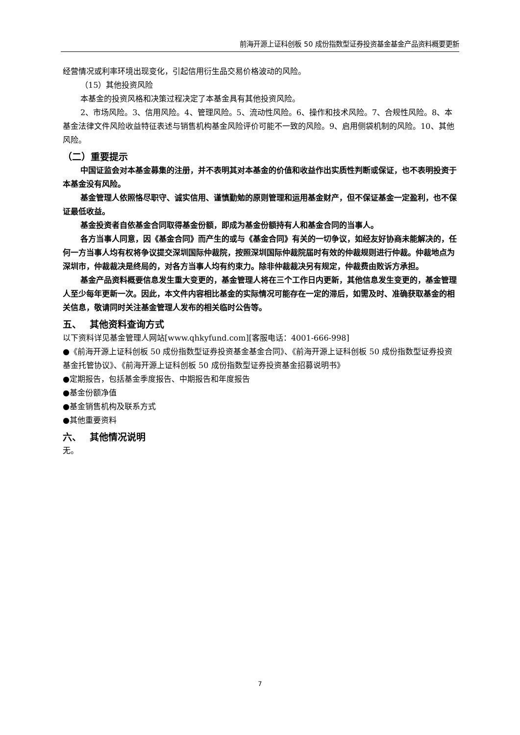前海开源上证科创板 50 成份指数型证券投资基金基金产品资料概要更新
经营情况或利率环境出现变化，引起信用衍生品交易价格波动的风险。
（15）其他投资风险
本基金的投资风格和决策过程决定了本基金具有其他投资风险。
2、市场风险。3、信用风险。4、管理风险。5、流动性风险。6、操作和技术风险。7、合规性风险。8、本基金法律文件风险收益特征表述与销售机构基金风险评价可能不一致的风险。9、启用侧袋机制的风险。10、其他风险。
（二）重要提示
中国证监会对本基金募集的注册，并不表明其对本基金的价值和收益作出实质性判断或保证，也不表明投资于本基金没有风险。
基金管理人依照恪尽职守、诚实信用、谨慎勤勉的原则管理和运用基金财产，但不保证基金一定盈利，也不保证最低收益。
基金投资者自依基金合同取得基金份额，即成为基金份额持有人和基金合同的当事人。
各方当事人同意，因《基金合同》而产生的或与《基金合同》有关的一切争议，如经友好协商未能解决的，任何一方当事人均有权将争议提交深圳国际仲裁院，按照深圳国际仲裁院届时有效的仲裁规则进行仲裁。仲裁地点为深圳市，仲裁裁决是终局的，对各方当事人均有约束力。除非仲裁裁决另有规定，仲裁费由败诉方承担。
基金产品资料概要信息发生重大变更的，基金管理人将在三个工作日内更新，其他信息发生变更的，基金管理人至少每年更新一次。因此，本文件内容相比基金的实际情况可能存在一定的滞后，如需及时、准确获取基金的相关信息，敬请同时关注基金管理人发布的相关临时公告等。
五、　 其他资料查询方式
以下资料详见基金管理人网站[www.qhkyfund.com][客服电话：4001-666-998]
●《前海开源上证科创板 50 成份指数型证券投资基金基金合同》、《前海开源上证科创板 50 成份指数型证券投资基金托管协议》、《前海开源上证科创板 50 成份指数型证券投资基金招募说明书》
●定期报告，包括基金季度报告、中期报告和年度报告
●基金份额净值
●基金销售机构及联系方式
●其他重要资料
六、　 其他情况说明
无。
7